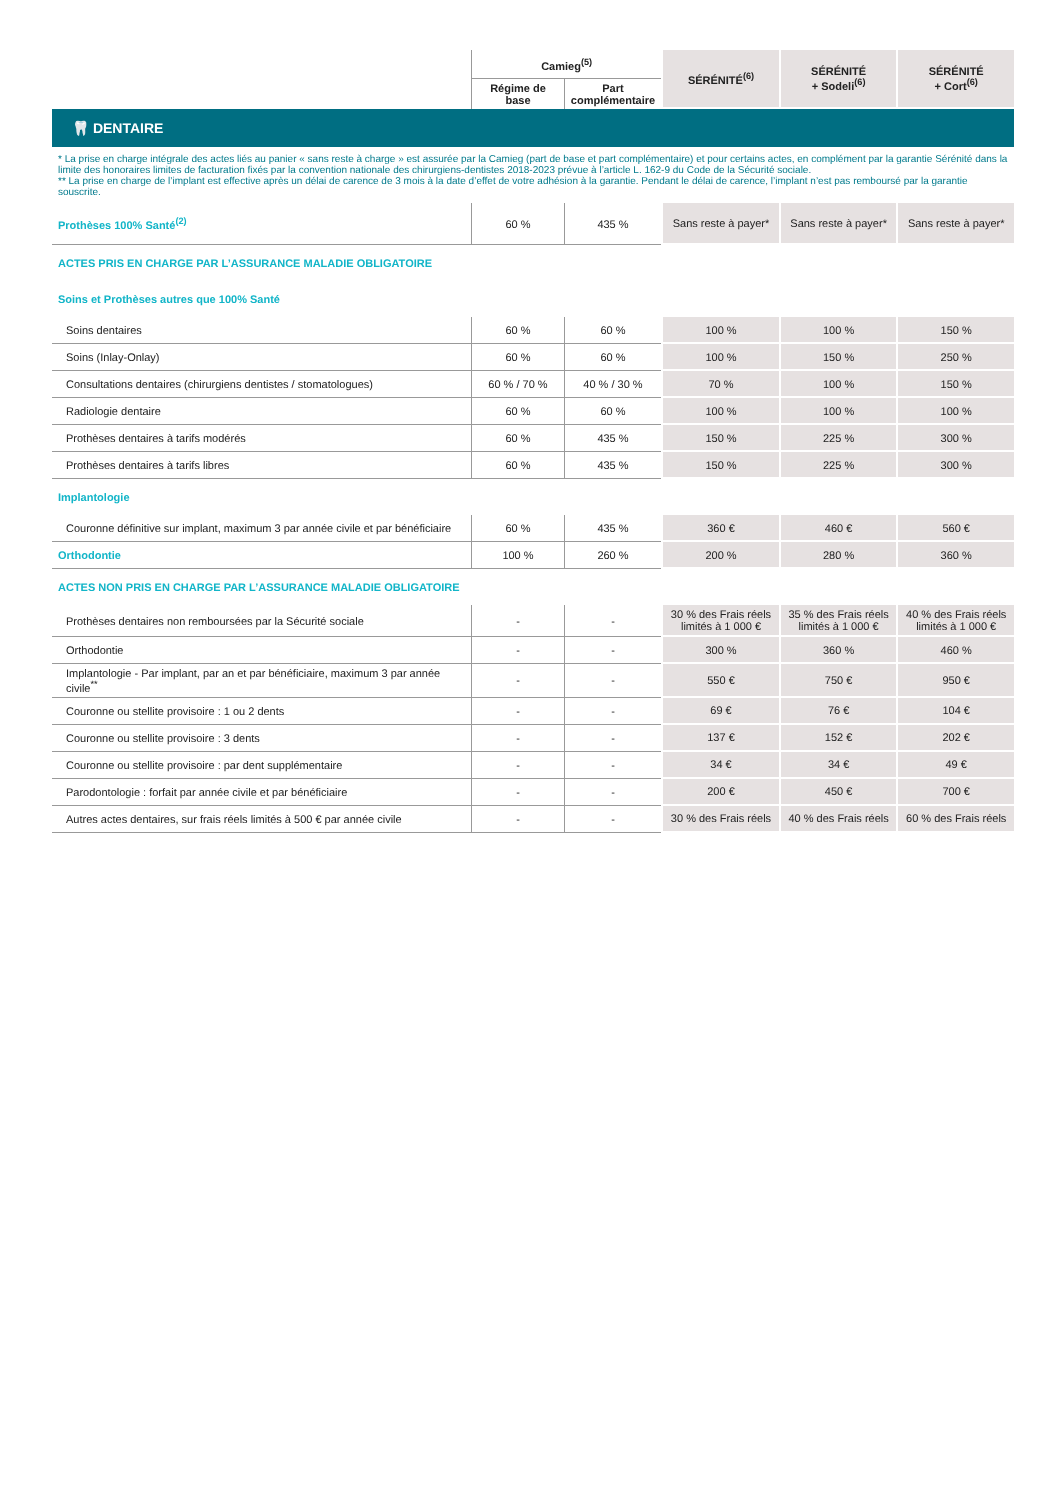| | Camieg<sup>(5)</sup> | | SÉRÉNITÉ<sup>(6)</sup> | SÉRÉNITÉ + Sodeli<sup>(6)</sup> | SÉRÉNITÉ + Cort<sup>(6)</sup> |
| --- | --- | --- | --- | --- | --- |
| | Régime de base | Part complémentaire | | | |
| 🦷 DENTAIRE | | | | | |
| * La prise en charge intégrale des actes liés au panier « sans reste à charge » est assurée par la Camieg (part de base et part complémentaire) et pour certains actes, en complément par la garantie Sérénité dans la limite des honoraires limites de facturation fixés par la convention nationale des chirurgiens-dentistes 2018-2023 prévue à l’article L. 162-9 du Code de la Sécurité sociale. ** La prise en charge de l’implant est effective après un délai de carence de 3 mois à la date d’effet de votre adhésion à la garantie. Pendant le délai de carence, l’implant n’est pas remboursé par la garantie souscrite. | | | | | |
| Prothèses 100% Santé<sup>(2)</sup> | 60 % | 435 % | Sans reste à payer* | Sans reste à payer* | Sans reste à payer* |
| ACTES PRIS EN CHARGE PAR L’ASSURANCE MALADIE OBLIGATOIRE | | | | | |
| Soins et Prothèses autres que 100% Santé | | | | | |
| Soins dentaires | 60 % | 60 % | 100 % | 100 % | 150 % |
| Soins (Inlay-Onlay) | 60 % | 60 % | 100 % | 150 % | 250 % |
| Consultations dentaires (chirurgiens dentistes / stomatologues) | 60 % / 70 % | 40 % / 30 % | 70 % | 100 % | 150 % |
| Radiologie dentaire | 60 % | 60 % | 100 % | 100 % | 100 % |
| Prothèses dentaires à tarifs modérés | 60 % | 435 % | 150 % | 225 % | 300 % |
| Prothèses dentaires à tarifs libres | 60 % | 435 % | 150 % | 225 % | 300 % |
| Implantologie | | | | | |
| Couronne définitive sur implant, maximum 3 par année civile et par bénéficiaire | 60 % | 435 % | 360 € | 460 € | 560 € |
| Orthodontie | 100 % | 260 % | 200 % | 280 % | 360 % |
| ACTES NON PRIS EN CHARGE PAR L’ASSURANCE MALADIE OBLIGATOIRE | | | | | |
| Prothèses dentaires non remboursées par la Sécurité sociale | - | - | 30 % des Frais réels limités à 1 000 € | 35 % des Frais réels limités à 1 000 € | 40 % des Frais réels limités à 1 000 € |
| Orthodontie | - | - | 300 % | 360 % | 460 % |
| Implantologie - Par implant, par an et par bénéficiaire, maximum 3 par année civile<sup>**</sup> | - | - | 550 € | 750 € | 950 € |
| Couronne ou stellite provisoire : 1 ou 2 dents | - | - | 69 € | 76 € | 104 € |
| Couronne ou stellite provisoire : 3 dents | - | - | 137 € | 152 € | 202 € |
| Couronne ou stellite provisoire : par dent supplémentaire | - | - | 34 € | 34 € | 49 € |
| Parodontologie : forfait par année civile et par bénéficiaire | - | - | 200 € | 450 € | 700 € |
| Autres actes dentaires, sur frais réels limités à 500 € par année civile | - | - | 30 % des Frais réels | 40 % des Frais réels | 60 % des Frais réels |